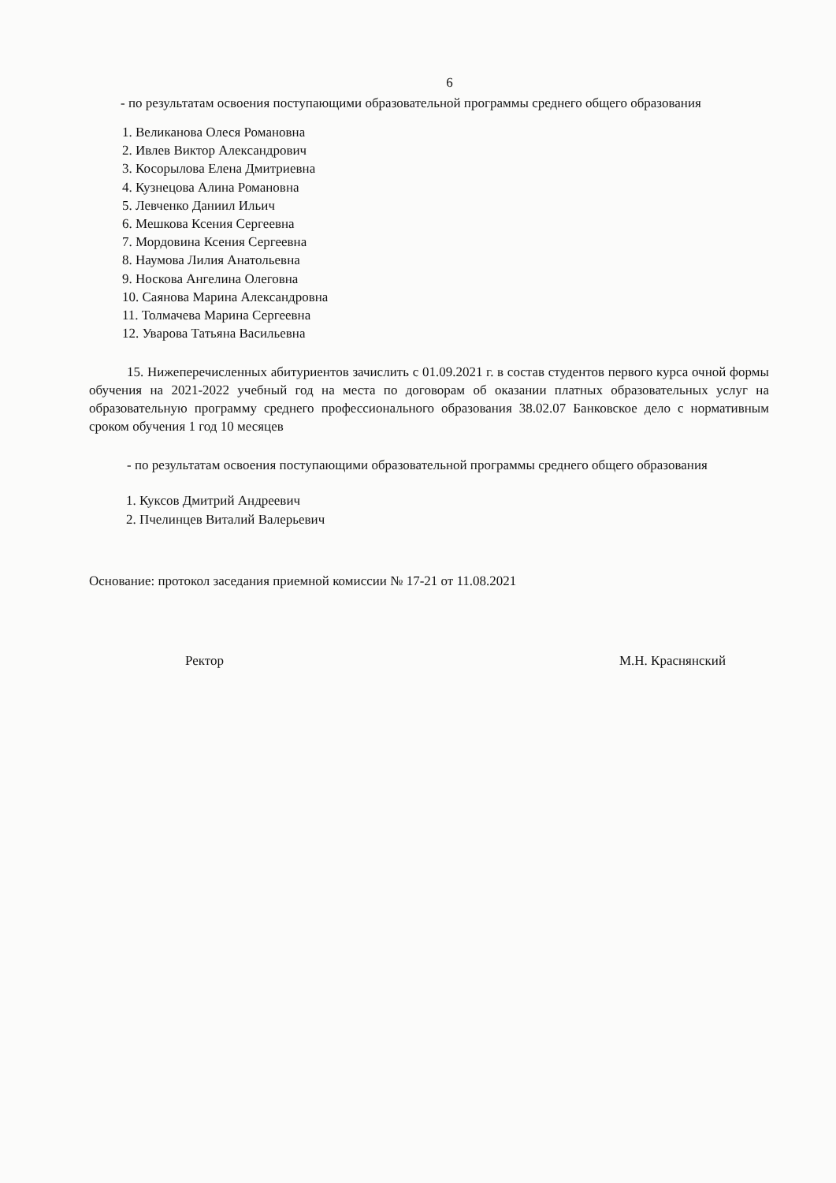6
- по результатам освоения поступающими образовательной программы среднего общего образования
1. Великанова Олеся Романовна
2. Ивлев Виктор Александрович
3. Косорылова Елена Дмитриевна
4. Кузнецова Алина Романовна
5. Левченко Даниил Ильич
6. Мешкова Ксения Сергеевна
7. Мордовина Ксения Сергеевна
8. Наумова Лилия Анатольевна
9. Носкова Ангелина Олеговна
10. Саянова Марина Александровна
11. Толмачева Марина Сергеевна
12. Уварова Татьяна Васильевна
15. Нижеперечисленных абитуриентов зачислить с 01.09.2021 г. в состав студентов первого курса очной формы обучения на 2021-2022 учебный год на места по договорам об оказании платных образовательных услуг на образовательную программу среднего профессионального образования 38.02.07 Банковское дело с нормативным сроком обучения 1 год 10 месяцев
- по результатам освоения поступающими образовательной программы среднего общего образования
1. Куксов Дмитрий Андреевич
2. Пчелинцев Виталий Валерьевич
Основание: протокол заседания приемной комиссии № 17-21 от 11.08.2021
Ректор М.Н. Краснянский